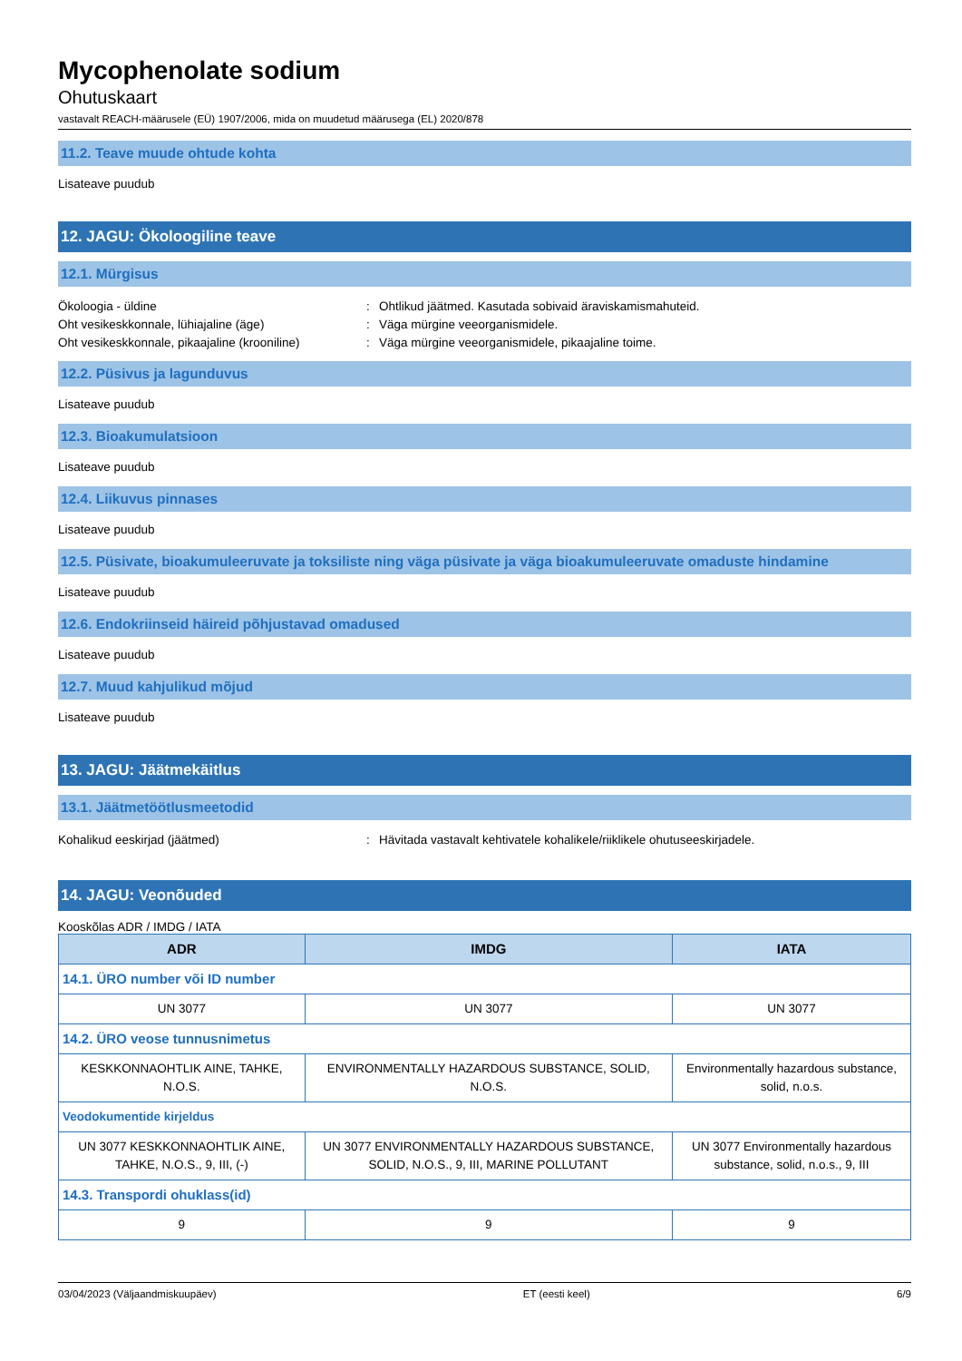Mycophenolate sodium
Ohutuskaart
vastavalt REACH-määrusele (EÜ) 1907/2006, mida on muudetud määrusega (EL) 2020/878
11.2. Teave muude ohtude kohta
Lisateave puudub
12. JAGU: Ökoloogiline teave
12.1. Mürgisus
Ökoloogia - üldine: Ohtlikud jäätmed. Kasutada sobivaid äraviskamismahuteid.
Oht vesikeskkonnale, lühiajaline (äge): Väga mürgine veeorganismidele.
Oht vesikeskkonnale, pikaajaline (krooniline): Väga mürgine veeorganismidele, pikaajaline toime.
12.2. Püsivus ja lagunduvus
Lisateave puudub
12.3. Bioakumulatsioon
Lisateave puudub
12.4. Liikuvus pinnases
Lisateave puudub
12.5. Püsivate, bioakumuleeruvate ja toksiliste ning väga püsivate ja väga bioakumuleeruvate omaduste hindamine
Lisateave puudub
12.6. Endokriinseid häireid põhjustavad omadused
Lisateave puudub
12.7. Muud kahjulikud mõjud
Lisateave puudub
13. JAGU: Jäätmekäitlus
13.1. Jäätmetöötlusmeetodid
Kohalikud eeskirjad (jäätmed): Hävitada vastavalt kehtivatele kohalikele/riiklikele ohutuseeskirjadele.
14. JAGU: Veonõuded
Kooskõlas ADR / IMDG / IATA
| ADR | IMDG | IATA |
| --- | --- | --- |
| 14.1. ÜRO number või ID number | | |
| UN 3077 | UN 3077 | UN 3077 |
| 14.2. ÜRO veose tunnusnimetus | | |
| KESKKONNAOHTLIK AINE, TAHKE, N.O.S. | ENVIRONMENTALLY HAZARDOUS SUBSTANCE, SOLID, N.O.S. | Environmentally hazardous substance, solid, n.o.s. |
| Veodokumentide kirjeldus | | |
| UN 3077 KESKKONNAOHTLIK AINE, TAHKE, N.O.S., 9, III, (-) | UN 3077 ENVIRONMENTALLY HAZARDOUS SUBSTANCE, SOLID, N.O.S., 9, III, MARINE POLLUTANT | UN 3077 Environmentally hazardous substance, solid, n.o.s., 9, III |
| 14.3. Transpordi ohuklass(id) | | |
| 9 | 9 | 9 |
03/04/2023 (Väljaandmiskuupäev) ET (eesti keel) 6/9